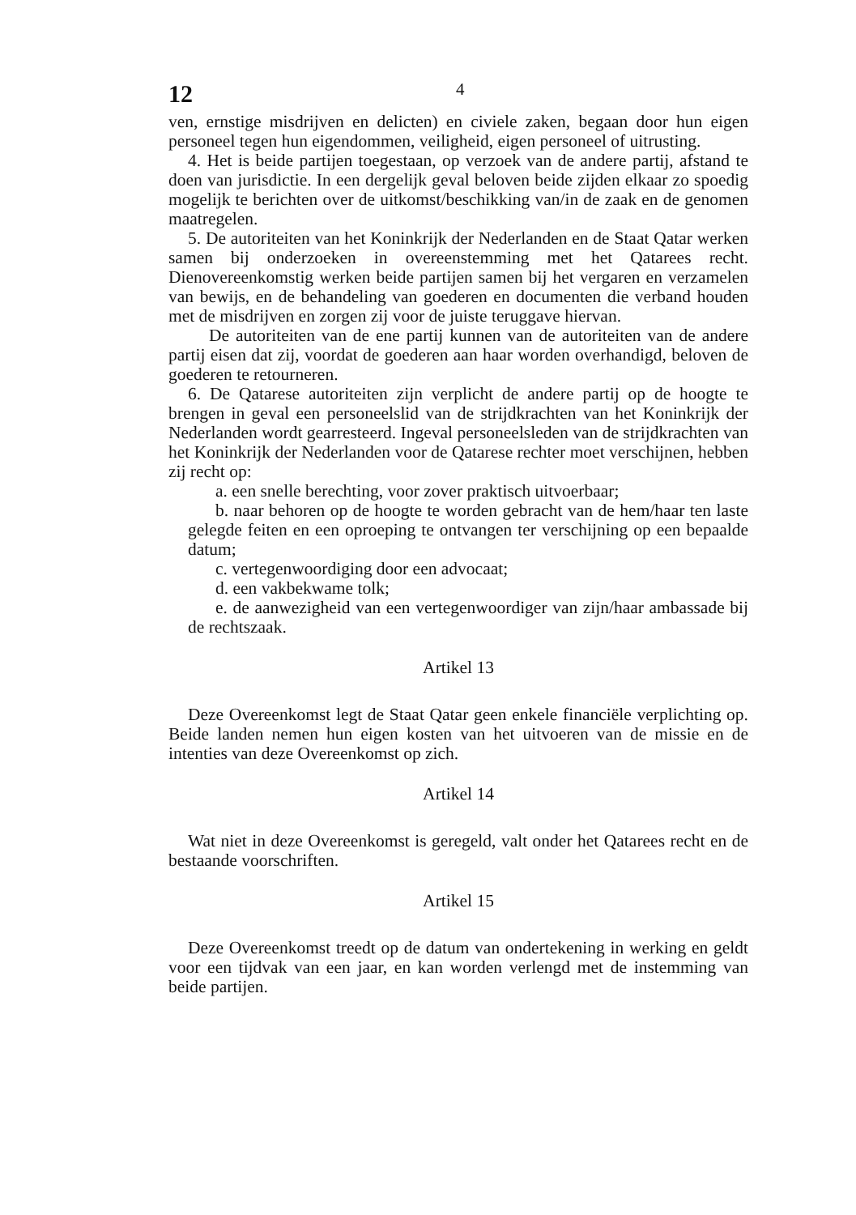12
4
ven, ernstige misdrijven en delicten) en civiele zaken, begaan door hun eigen personeel tegen hun eigendommen, veiligheid, eigen personeel of uitrusting.
4. Het is beide partijen toegestaan, op verzoek van de andere partij, afstand te doen van jurisdictie. In een dergelijk geval beloven beide zijden elkaar zo spoedig mogelijk te berichten over de uitkomst/beschikking van/in de zaak en de genomen maatregelen.
5. De autoriteiten van het Koninkrijk der Nederlanden en de Staat Qatar werken samen bij onderzoeken in overeenstemming met het Qatarees recht. Dienovereenkomstig werken beide partijen samen bij het vergaren en verzamelen van bewijs, en de behandeling van goederen en documenten die verband houden met de misdrijven en zorgen zij voor de juiste teruggave hiervan.
De autoriteiten van de ene partij kunnen van de autoriteiten van de andere partij eisen dat zij, voordat de goederen aan haar worden overhandigd, beloven de goederen te retourneren.
6. De Qatarese autoriteiten zijn verplicht de andere partij op de hoogte te brengen in geval een personeelslid van de strijdkrachten van het Koninkrijk der Nederlanden wordt gearresteerd. Ingeval personeelsleden van de strijdkrachten van het Koninkrijk der Nederlanden voor de Qatarese rechter moet verschijnen, hebben zij recht op:
a. een snelle berechting, voor zover praktisch uitvoerbaar;
b. naar behoren op de hoogte te worden gebracht van de hem/haar ten laste gelegde feiten en een oproeping te ontvangen ter verschijning op een bepaalde datum;
c. vertegenwoordiging door een advocaat;
d. een vakbekwame tolk;
e. de aanwezigheid van een vertegenwoordiger van zijn/haar ambassade bij de rechtszaak.
Artikel 13
Deze Overeenkomst legt de Staat Qatar geen enkele financiële verplichting op. Beide landen nemen hun eigen kosten van het uitvoeren van de missie en de intenties van deze Overeenkomst op zich.
Artikel 14
Wat niet in deze Overeenkomst is geregeld, valt onder het Qatarees recht en de bestaande voorschriften.
Artikel 15
Deze Overeenkomst treedt op de datum van ondertekening in werking en geldt voor een tijdvak van een jaar, en kan worden verlengd met de instemming van beide partijen.